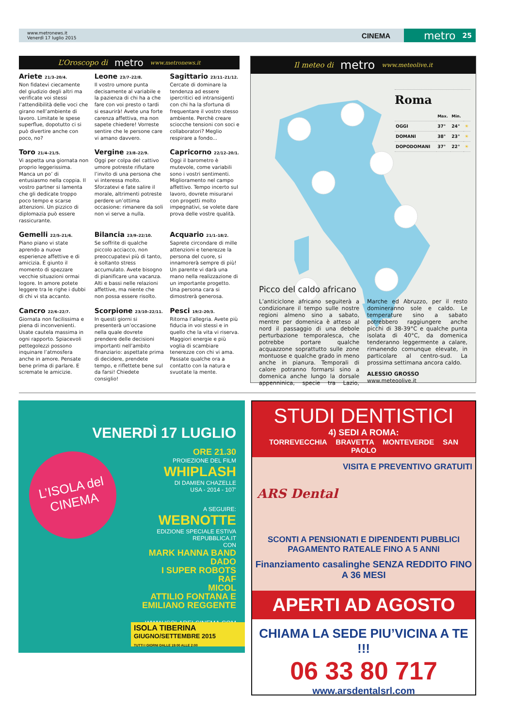www.metronews.it
Venerdì 17 luglio 2015
CINEMA
metro 25
L’Oroscopo di metro www.metronews.it
Ariete 21/3–20/4.
Non fidatevi ciecamente del giudizio degli altri ma verificate voi stessi l’attendibilità delle voci che girano nell’ambiente di lavoro. Limitate le spese superflue, dopotutto ci si può divertire anche con poco, no?
Leone 23/7–22/8.
Il vostro umore punta decisamente al variabile e la pazienza di chi ha a che fare con voi presto o tardi si esaurirà! Avete una forte carenza affettiva, ma non sapete chiedere! Vorreste sentire che le persone care vi amano davvero.
Sagittario 23/11–21/12.
Cercate di dominare la tendenza ad essere ipercritici ed intransigenti con chi ha la sfortuna di frequentare il vostro stesso ambiente. Perchè creare sciocche tensioni con soci e collaboratori? Meglio respirare a fondo...
Toro 21/4–21/5.
Vi aspetta una giornata non proprio leggerissima. Manca un po’ di entusiasmo nella coppia. Il vostro partner si lamenta che gli dedicate troppo poco tempo e scarse attenzioni. Un pizzico di diplomazia può essere rassicurante.
Vergine 23/8–22/9.
Oggi per colpa del cattivo umore potreste rifiutare l’invito di una persona che vi interessa molto. Sforzatevi e fate salire il morale, altrimenti potreste perdere un’ottima occasione: rimanere da soli non vi serve a nulla.
Capricorno 22/12–20/1.
Oggi il barometro è mutevole, come variabili sono i vostri sentimenti. Miglioramento nel campo affettivo. Tempo incerto sul lavoro, dovrete misurarvi con progetti molto impegnativi, se volete dare prova delle vostre qualità.
Gemelli 22/5–21/6.
Piano piano vi state aprendo a nuove esperienze affettive e di amicizia. È giunto il momento di spezzare vecchie situazioni ormai logore. In amore potete leggere tra le righe i dubbi di chi vi sta accanto.
Bilancia 23/9–22/10.
Se soffrite di qualche piccolo acciacco, non preoccupatevi più di tanto, è soltanto stress accumulato. Avete bisogno di pianificare una vacanza. Alti e bassi nelle relazioni affettive, ma niente che non possa essere risolto.
Acquario 21/1–18/2.
Saprete circondare di mille attenzioni e tenerezze la persona del cuore, si innamorerà sempre di più! Un parente vi darà una mano nella realizzazione di un importante progetto. Una persona cara si dimostrerà generosa.
Cancro 22/6–22/7.
Giornata non facilissima e piena di inconvenienti. Usate cautela massima in ogni rapporto. Spiacevoli pettegolezzi possono inquinare l’atmosfera anche in amore. Pensate bene prima di parlare. E scremate le amicizie.
Scorpione 23/10–22/11.
In questi giorni si presenterà un’occasione nella quale dovrete prendere delle decisioni importanti nell’ambito finanziario: aspettate prima di decidere, prendete tempo, e riflettete bene sul da farsi! Chiedete consiglio!
Pesci 19/2–20/3.
Ritorna l’allegria. Avete più fiducia in voi stessi e in quello che la vita vi riserva. Maggiori energie e più voglia di scambiare tenerezze con chi vi ama. Passate qualche ora a contatto con la natura e svuotate la mente.
Il meteo di metro www.meteolive.it
Roma
| | Max. | Min. | |
| --- | --- | --- | --- |
| OGGI | 37° | 24° | ☀ |
| DOMANI | 38° | 23° | ☀ |
| DOPODOMANI | 37° | 22° | ☀ |
Picco del caldo africano
L’anticiclone africano seguiterà a condizionare il tempo sulle nostre regioni almeno sino a sabato, mentre per domenica è atteso al nord il passaggio di una debole perturbazione temporalesca, che potrebbe portare qualche acquazzone soprattutto sulle zone montuose e qualche grado in meno anche in pianura. Temporali di calore potranno formarsi sino a domenica anche lungo la dorsale appenninica, specie tra Lazio, Marche ed Abruzzo, per il resto domineranno sole e caldo. Le temperature sino a sabato potrebbero raggiungere anche picchi di 38-39°C e qualche punta isolata di 40°C, da domenica tenderanno leggermente a calare, rimanendo comunque elevate, in particolare al centro-sud. La prossima settimana ancora caldo.
ALESSIO GROSSO
www.meteoolive.it
L’ISOLA del CINEMA
VENERDÌ 17 LUGLIO
ORE 21.30
PROIEZIONE DEL FILM
WHIPLASH
DI DAMIEN CHAZELLE
USA - 2014 - 107’
A SEGUIRE:
WEBNOTTE
EDIZIONE SPECIALE ESTIVA
REPUBBLICA.IT
CON
MARK HANNA BAND
DADO
I SUPER ROBOTS
RAF
MICOL
ATTILIO FONTANA E
EMILIANO REGGENTE
WWW.ISOLADELCINEMA.COM
ISOLA TIBERINA
GIUGNO/SETTEMBRE 2015
TUTTI I GIORNI DALLE 19:00 ALLE 2:00
STUDI DENTISTICI
4) SEDI A ROMA:
TORREVECCHIA BRAVETTA MONTEVERDE SAN PAOLO
VISITA E PREVENTIVO GRATUITI
ARS Dental
SCONTI A PENSIONATI E DIPENDENTI PUBBLICI
PAGAMENTO RATEALE FINO A 5 ANNI
Finanziamento casalinghe SENZA REDDITO FINO A 36 MESI
APERTI AD AGOSTO
CHIAMA LA SEDE PIU’VICINA A TE !!!
06 33 80 717
www.arsdentalsrl.com